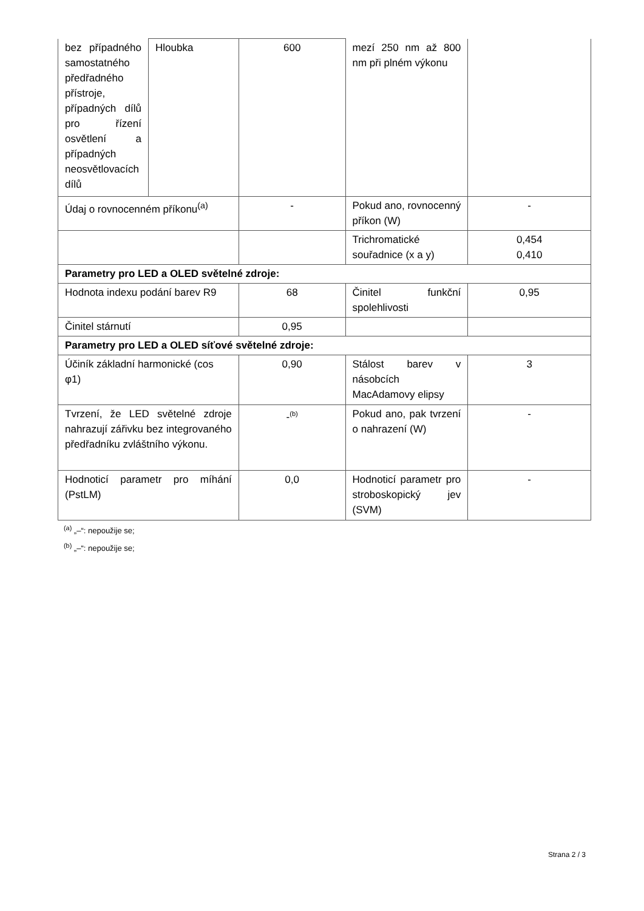| bez případného samostatného předřadného přístroje, případných dílů pro řízení osvětlení a případných neosvětlovacích dílů | Hloubka | 600 | mezí 250 nm až 800 nm při plném výkonu | |
| Údaj o rovnocenném příkonu<sup>(a)</sup> | | - | Pokud ano, rovnocenný příkon (W) | - |
| | | | Trichromatické souřadnice (x a y) | 0,454 0,410 |
| Parametry pro LED a OLED světelné zdroje: | | | | |
| Hodnota indexu podání barev R9 | | 68 | Činitel funkční spolehlivosti | 0,95 |
| Činitel stárnutí | | 0,95 | | |
| Parametry pro LED a OLED síťové světelné zdroje: | | | | |
| Účiník základní harmonické (cos φ1) | | 0,90 | Stálost barev v násobcích MacAdamovy elipsy | 3 |
| Tvrzení, že LED světelné zdroje nahrazují zářivku bez integrovaného předřadníku zvláštního výkonu. | | -<sup>(b)</sup> | Pokud ano, pak tvrzení o nahrazení (W) | - |
| Hodnoticí parametr pro míhání (PstLM) | | 0,0 | Hodnoticí parametr pro stroboskopický jev (SVM) | - |
<sup>(a)</sup> „–“: nepoužije se;
<sup>(b)</sup> „–“: nepoužije se;
Strana 2 / 3